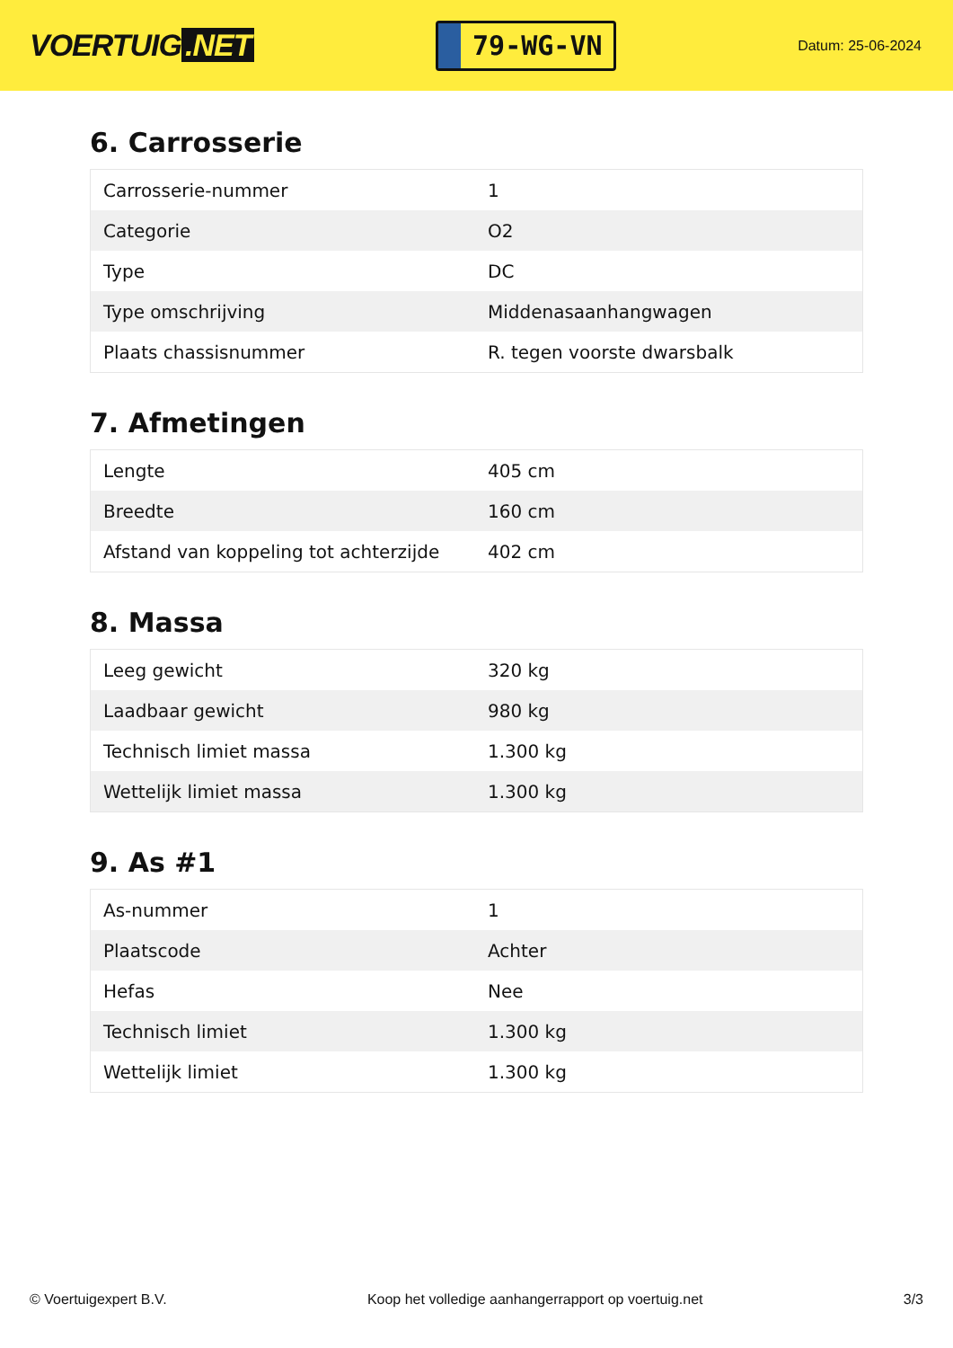VOERTUIG.NET
79-WG-VN
Datum: 25-06-2024
6. Carrosserie
| Carrosserie-nummer | 1 |
| Categorie | O2 |
| Type | DC |
| Type omschrijving | Middenasaanhangwagen |
| Plaats chassisnummer | R. tegen voorste dwarsbalk |
7. Afmetingen
| Lengte | 405 cm |
| Breedte | 160 cm |
| Afstand van koppeling tot achterzijde | 402 cm |
8. Massa
| Leeg gewicht | 320 kg |
| Laadbaar gewicht | 980 kg |
| Technisch limiet massa | 1.300 kg |
| Wettelijk limiet massa | 1.300 kg |
9. As #1
| As-nummer | 1 |
| Plaatscode | Achter |
| Hefas | Nee |
| Technisch limiet | 1.300 kg |
| Wettelijk limiet | 1.300 kg |
© Voertuigexpert B.V. Koop het volledige aanhangerrapport op voertuig.net 3/3